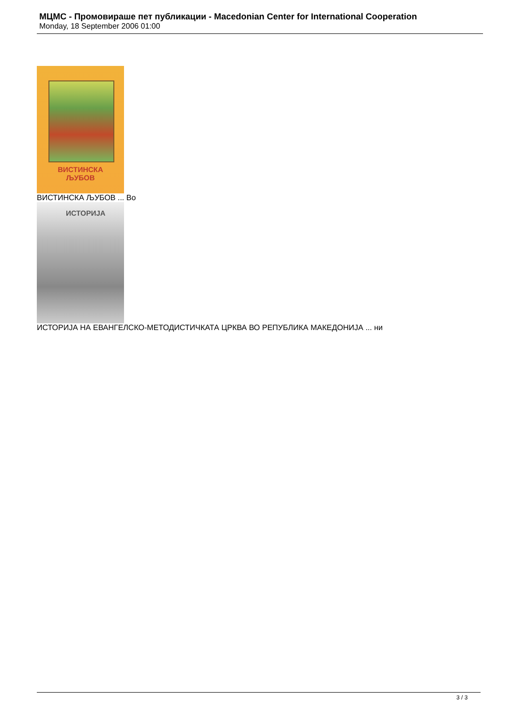МЦМС - Промовираше пет публикации - Macedonian Center for International Cooperation
Monday, 18 September 2006 01:00
ВИСТИНСКА
ЉУБОВ
ВИСТИНСКА ЉУБОВ ... Во
ИСТОРИЈА
ИСТОРИЈА НА ЕВАНГЕЛСКО-МЕТОДИСТИЧКАТА ЦРКВА ВО РЕПУБЛИКА МАКЕДОНИЈА ... ни
3 / 3